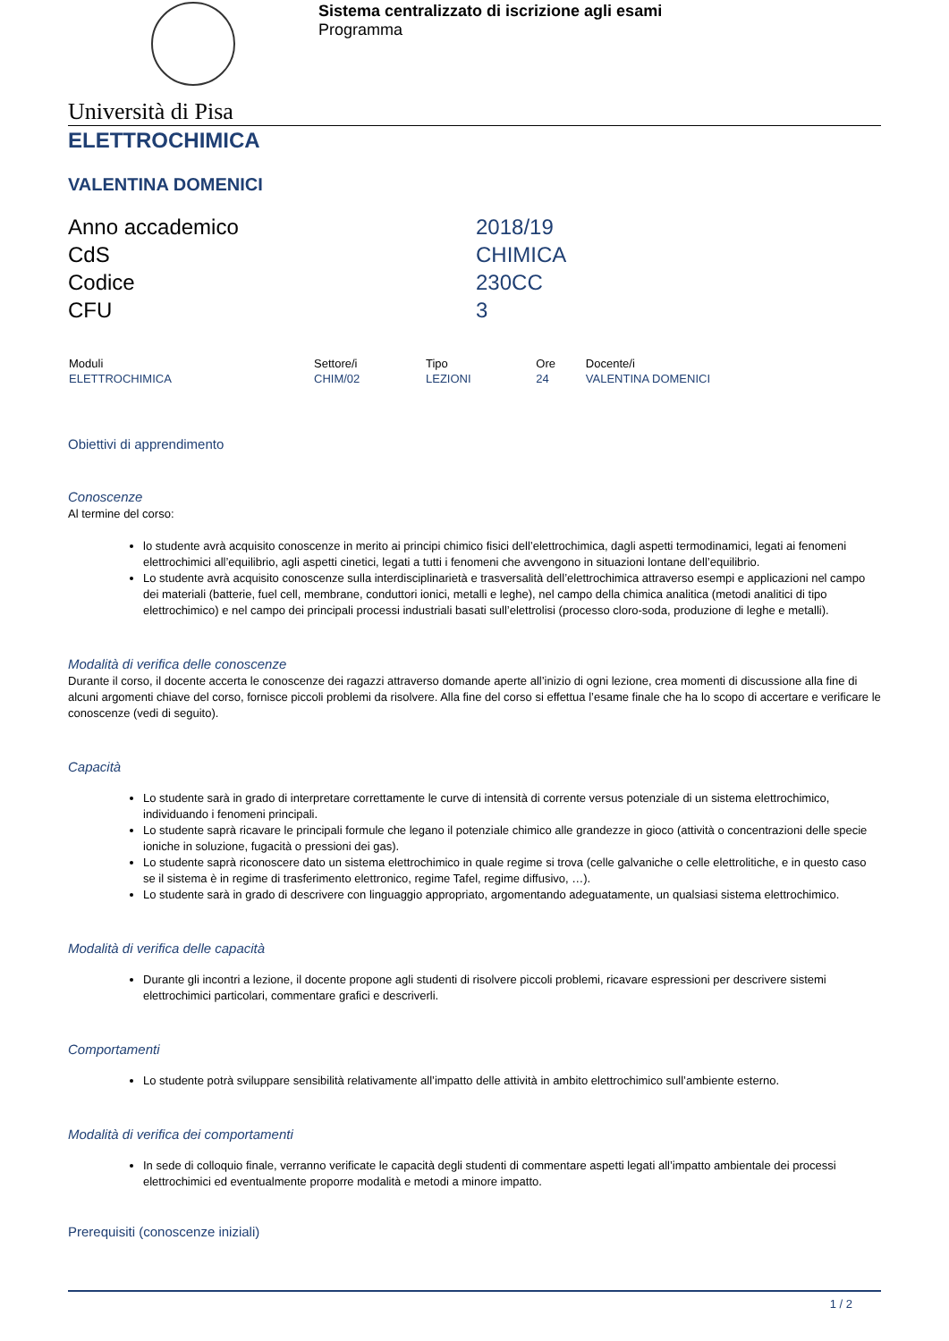Sistema centralizzato di iscrizione agli esami
Programma
Università di Pisa
ELETTROCHIMICA
VALENTINA DOMENICI
| Anno accademico | 2018/19 |
| CdS | CHIMICA |
| Codice | 230CC |
| CFU | 3 |
| Moduli | Settore/i | Tipo | Ore | Docente/i |
| --- | --- | --- | --- | --- |
| ELETTROCHIMICA | CHIM/02 | LEZIONI | 24 | VALENTINA DOMENICI |
Obiettivi di apprendimento
Conoscenze
Al termine del corso:
lo studente avrà acquisito conoscenze in merito ai principi chimico fisici dell’elettrochimica, dagli aspetti termodinamici, legati ai fenomeni elettrochimici all’equilibrio, agli aspetti cinetici, legati a tutti i fenomeni che avvengono in situazioni lontane dell’equilibrio.
Lo studente avrà acquisito conoscenze sulla interdisciplinarietà e trasversalità dell’elettrochimica attraverso esempi e applicazioni nel campo dei materiali (batterie, fuel cell, membrane, conduttori ionici, metalli e leghe), nel campo della chimica analitica (metodi analitici di tipo elettrochimico) e nel campo dei principali processi industriali basati sull’elettrolisi (processo cloro-soda, produzione di leghe e metalli).
Modalità di verifica delle conoscenze
Durante il corso, il docente accerta le conoscenze dei ragazzi attraverso domande aperte all’inizio di ogni lezione, crea momenti di discussione alla fine di alcuni argomenti chiave del corso, fornisce piccoli problemi da risolvere. Alla fine del corso si effettua l’esame finale che ha lo scopo di accertare e verificare le conoscenze (vedi di seguito).
Capacità
Lo studente sarà in grado di interpretare correttamente le curve di intensità di corrente versus potenziale di un sistema elettrochimico, individuando i fenomeni principali.
Lo studente saprà ricavare le principali formule che legano il potenziale chimico alle grandezze in gioco (attività o concentrazioni delle specie ioniche in soluzione, fugacità o pressioni dei gas).
Lo studente saprà riconoscere dato un sistema elettrochimico in quale regime si trova (celle galvaniche o celle elettrolitiche, e in questo caso se il sistema è in regime di trasferimento elettronico, regime Tafel, regime diffusivo, …).
Lo studente sarà in grado di descrivere con linguaggio appropriato, argomentando adeguatamente, un qualsiasi sistema elettrochimico.
Modalità di verifica delle capacità
Durante gli incontri a lezione, il docente propone agli studenti di risolvere piccoli problemi, ricavare espressioni per descrivere sistemi elettrochimici particolari, commentare grafici e descriverli.
Comportamenti
Lo studente potrà sviluppare sensibilità relativamente all’impatto delle attività in ambito elettrochimico sull’ambiente esterno.
Modalità di verifica dei comportamenti
In sede di colloquio finale, verranno verificate le capacità degli studenti di commentare aspetti legati all’impatto ambientale dei processi elettrochimici ed eventualmente proporre modalità e metodi a minore impatto.
Prerequisiti (conoscenze iniziali)
1 / 2